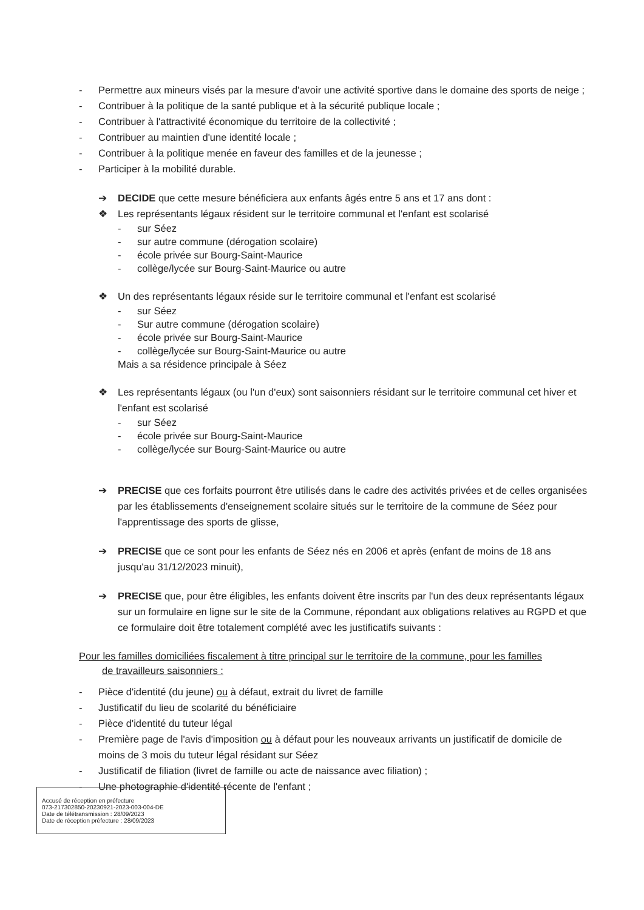- Permettre aux mineurs visés par la mesure d'avoir une activité sportive dans le domaine des sports de neige ;
- Contribuer à la politique de la santé publique et à la sécurité publique locale ;
- Contribuer à l'attractivité économique du territoire de la collectivité ;
- Contribuer au maintien d'une identité locale ;
- Contribuer à la politique menée en faveur des familles et de la jeunesse ;
- Participer à la mobilité durable.
➔ DECIDE que cette mesure bénéficiera aux enfants âgés entre 5 ans et 17 ans dont :
❖ Les représentants légaux résident sur le territoire communal et l'enfant est scolarisé
- sur Séez
- sur autre commune (dérogation scolaire)
- école privée sur Bourg-Saint-Maurice
- collège/lycée sur Bourg-Saint-Maurice ou autre
❖ Un des représentants légaux réside sur le territoire communal et l'enfant est scolarisé
- sur Séez
- Sur autre commune (dérogation scolaire)
- école privée sur Bourg-Saint-Maurice
- collège/lycée sur Bourg-Saint-Maurice ou autre
Mais a sa résidence principale à Séez
❖ Les représentants légaux (ou l'un d'eux) sont saisonniers résidant sur le territoire communal cet hiver et l'enfant est scolarisé
- sur Séez
- école privée sur Bourg-Saint-Maurice
- collège/lycée sur Bourg-Saint-Maurice ou autre
➔ PRECISE que ces forfaits pourront être utilisés dans le cadre des activités privées et de celles organisées par les établissements d'enseignement scolaire situés sur le territoire de la commune de Séez pour l'apprentissage des sports de glisse,
➔ PRECISE que ce sont pour les enfants de Séez nés en 2006 et après (enfant de moins de 18 ans jusqu'au 31/12/2023 minuit),
➔ PRECISE que, pour être éligibles, les enfants doivent être inscrits par l'un des deux représentants légaux sur un formulaire en ligne sur le site de la Commune, répondant aux obligations relatives au RGPD et que ce formulaire doit être totalement complété avec les justificatifs suivants :
Pour les familles domiciliées fiscalement à titre principal sur le territoire de la commune, pour les familles
de travailleurs saisonniers :
- Pièce d'identité (du jeune) ou à défaut, extrait du livret de famille
- Justificatif du lieu de scolarité du bénéficiaire
- Pièce d'identité du tuteur légal
- Première page de l'avis d'imposition ou à défaut pour les nouveaux arrivants un justificatif de domicile de moins de 3 mois du tuteur légal résidant sur Séez
- Justificatif de filiation (livret de famille ou acte de naissance avec filiation) ;
- Une photographie d'identité récente de l'enfant ;
Accusé de réception en préfecture
073-217302850-20230921-2023-003-004-DE
Date de télétransmission : 28/09/2023
Date de réception préfecture : 28/09/2023